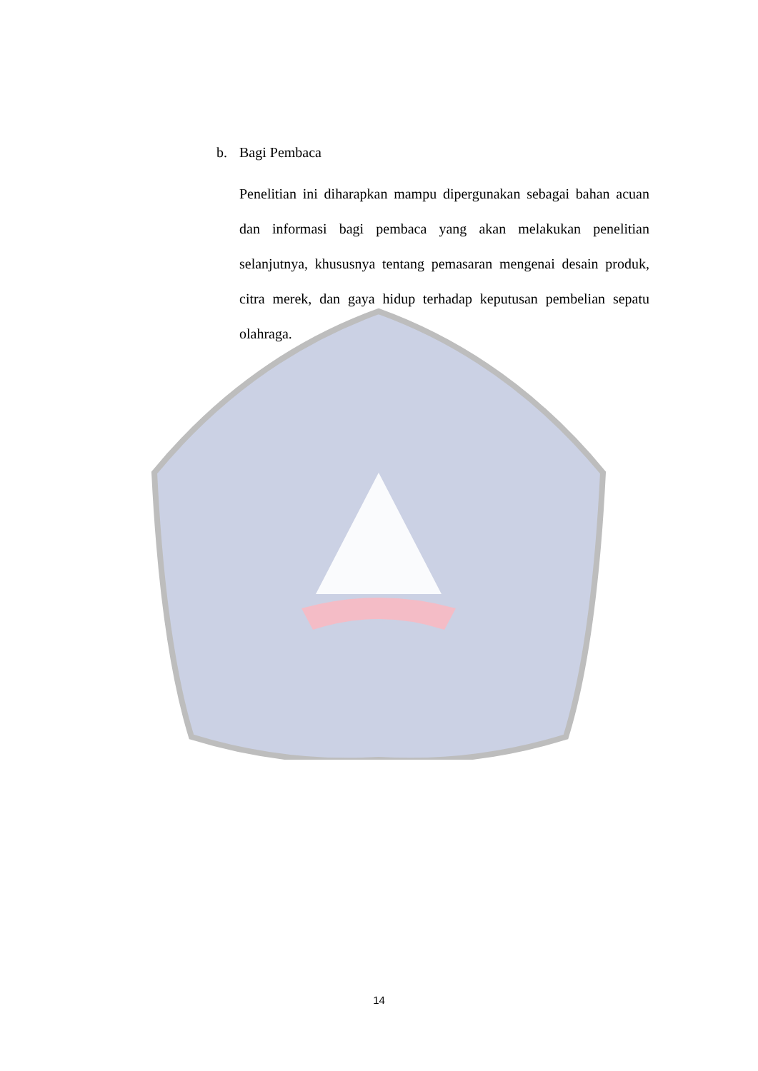b. Bagi Pembaca
Penelitian ini diharapkan mampu dipergunakan sebagai bahan acuan dan informasi bagi pembaca yang akan melakukan penelitian selanjutnya, khususnya tentang pemasaran mengenai desain produk, citra merek, dan gaya hidup terhadap keputusan pembelian sepatu olahraga.
14